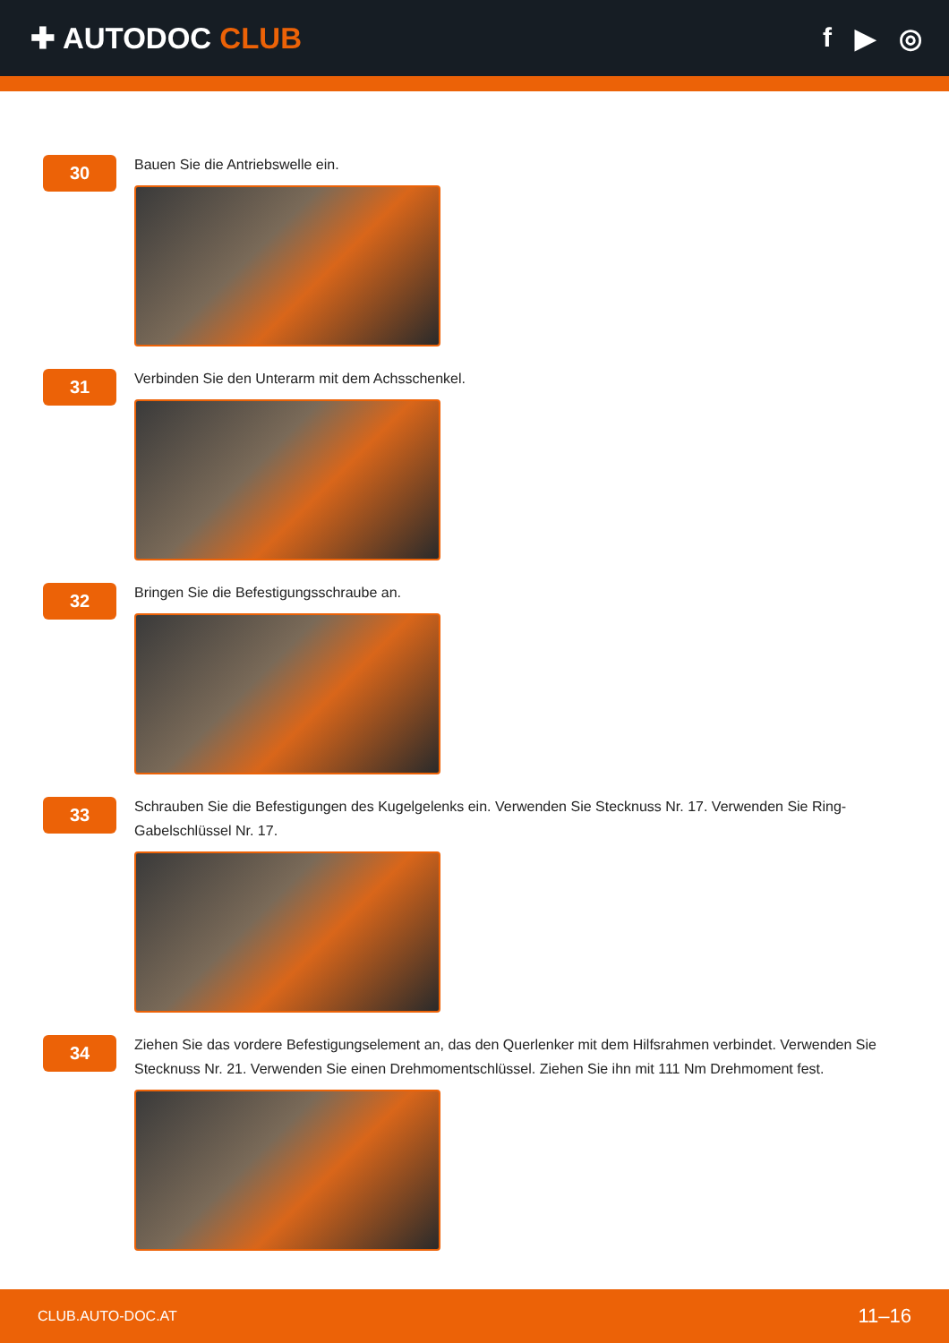✚ AUTODOC CLUB f ▶ ◎
30
Bauen Sie die Antriebswelle ein.
31
Verbinden Sie den Unterarm mit dem Achsschenkel.
32
Bringen Sie die Befestigungsschraube an.
33
Schrauben Sie die Befestigungen des Kugelgelenks ein. Verwenden Sie Stecknuss Nr. 17. Verwenden Sie Ring-Gabelschlüssel Nr. 17.
34
Ziehen Sie das vordere Befestigungselement an, das den Querlenker mit dem Hilfsrahmen verbindet. Verwenden Sie Stecknuss Nr. 21. Verwenden Sie einen Drehmomentschlüssel. Ziehen Sie ihn mit 111 Nm Drehmoment fest.
CLUB.AUTO-DOC.AT 11–16